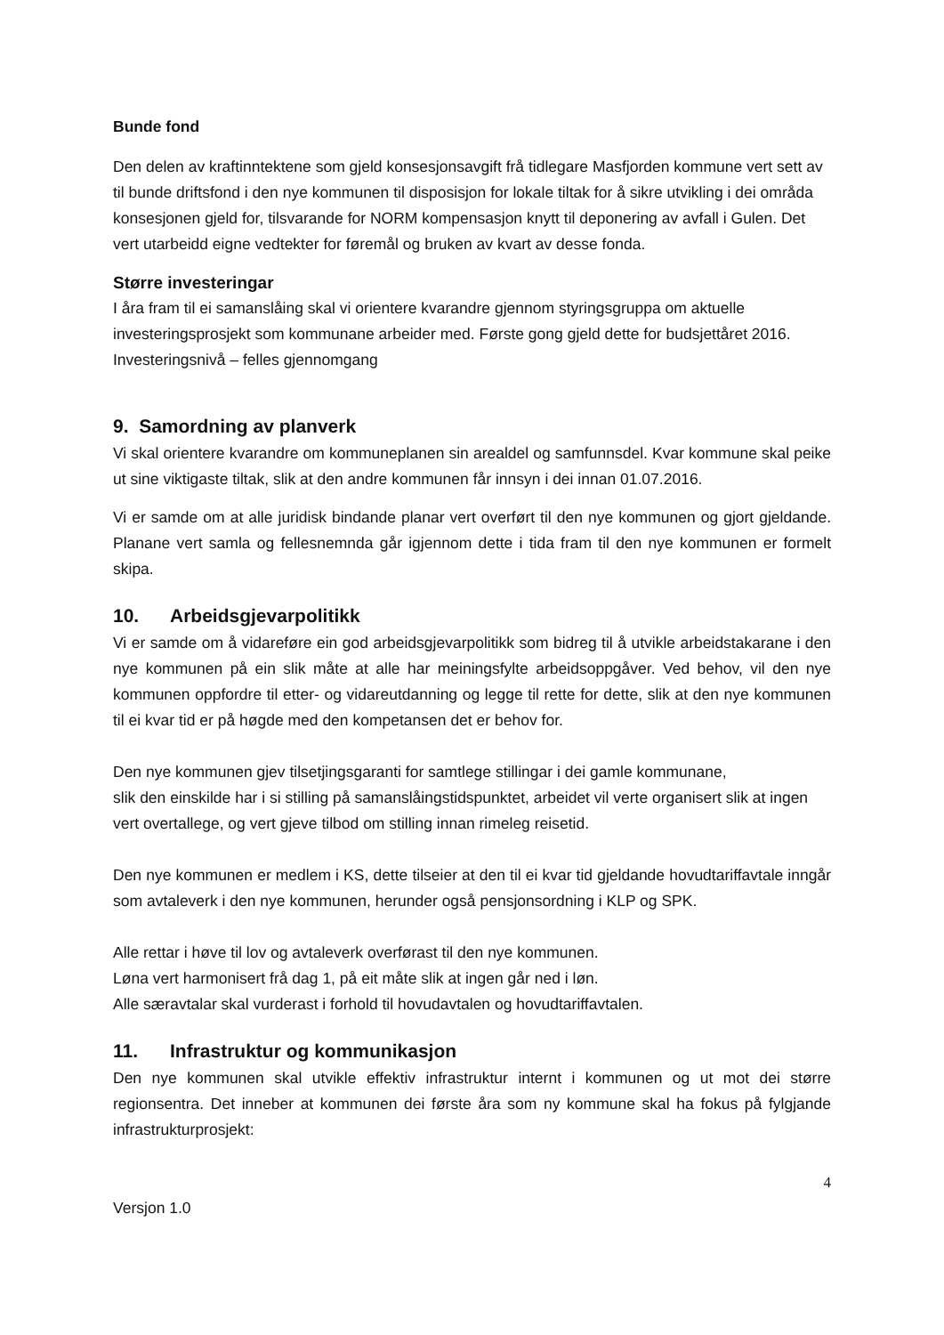Bunde fond
Den delen av kraftinntektene som gjeld konsesjonsavgift frå tidlegare Masfjorden kommune vert sett av til bunde driftsfond i den nye kommunen til disposisjon for lokale tiltak for å sikre utvikling i dei områda konsesjonen gjeld for, tilsvarande for NORM kompensasjon knytt til deponering av avfall i Gulen. Det vert utarbeidd eigne vedtekter for føremål og bruken av kvart av desse fonda.
Større investeringar
I åra fram til ei samanslåing skal vi orientere kvarandre gjennom styringsgruppa om aktuelle investeringsprosjekt som kommunane arbeider med. Første gong gjeld dette for budsjettåret 2016. Investeringsnivå – felles gjennomgang
9. Samordning av planverk
Vi skal orientere kvarandre om kommuneplanen sin arealdel og samfunnsdel. Kvar kommune skal peike ut sine viktigaste tiltak, slik at den andre kommunen får innsyn i dei innan 01.07.2016.
Vi er samde om at alle juridisk bindande planar vert overført til den nye kommunen og gjort gjeldande. Planane vert samla og fellesnemnda går igjennom dette i tida fram til den nye kommunen er formelt skipa.
10. Arbeidsgjevarpolitikk
Vi er samde om å vidareføre ein god arbeidsgjevarpolitikk som bidreg til å utvikle arbeidstakarane i den nye kommunen på ein slik måte at alle har meiningsfylte arbeidsoppgåver. Ved behov, vil den nye kommunen oppfordre til etter- og vidareutdanning og legge til rette for dette, slik at den nye kommunen til ei kvar tid er på høgde med den kompetansen det er behov for.
Den nye kommunen gjev tilsetjingsgaranti for samtlege stillingar i dei gamle kommunane,
slik den einskilde har i si stilling på samanslåingstidspunktet, arbeidet vil verte organisert slik at ingen vert overtallege, og vert gjeve tilbod om stilling innan rimeleg reisetid.
Den nye kommunen er medlem i KS, dette tilseier at den til ei kvar tid gjeldande hovudtariffavtale inngår som avtaleverk i den nye kommunen, herunder også pensjonsordning i KLP og SPK.
Alle rettar i høve til lov og avtaleverk overførast til den nye kommunen.
Løna vert harmonisert frå dag 1, på eit måte slik at ingen går ned i løn.
Alle særavtalar skal vurderast i forhold til hovudavtalen og hovudtariffavtalen.
11. Infrastruktur og kommunikasjon
Den nye kommunen skal utvikle effektiv infrastruktur internt i kommunen og ut mot dei større regionsentra. Det inneber at kommunen dei første åra som ny kommune skal ha fokus på fylgjande infrastrukturprosjekt:
4
Versjon 1.0